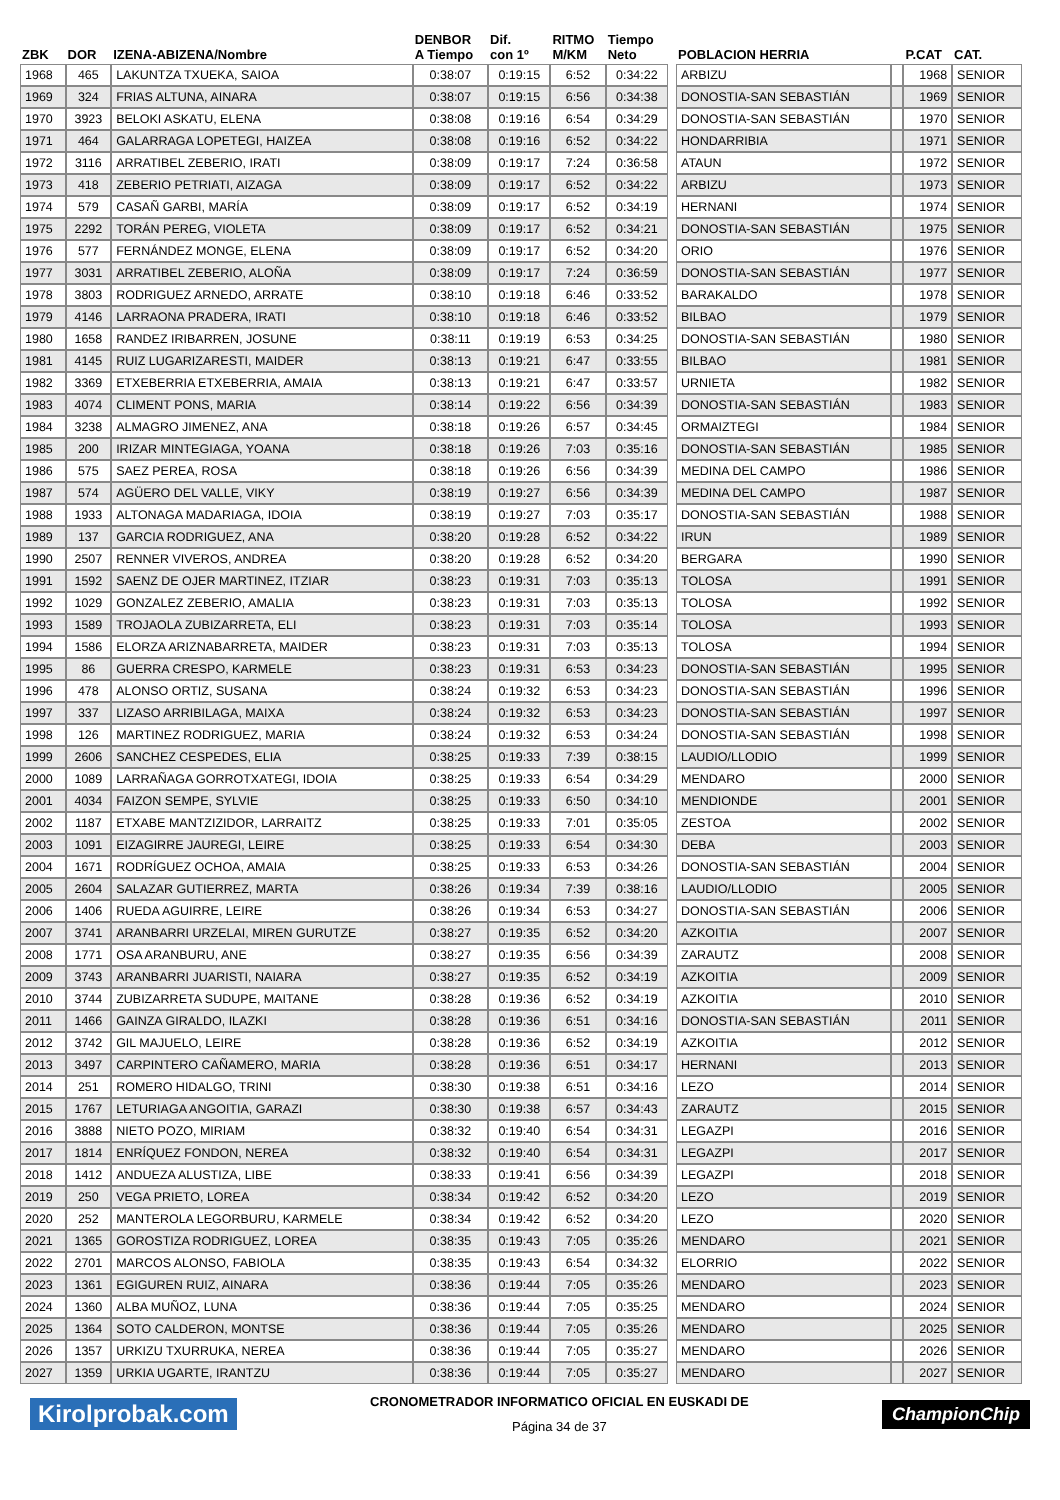| ZBK | DOR | IZENA-ABIZENA/Nombre | DENBOR A Tiempo | Dif. con 1º | RITMO M/KM | Tiempo Neto | | POBLACION HERRIA | | P.CAT | CAT. |
| --- | --- | --- | --- | --- | --- | --- | --- | --- | --- | --- | --- |
| 1968 | 465 | LAKUNTZA TXUEKA, SAIOA | 0:38:07 | 0:19:15 | 6:52 | 0:34:22 | | ARBIZU | | 1968 | SENIOR |
| 1969 | 324 | FRIAS ALTUNA, AINARA | 0:38:07 | 0:19:15 | 6:56 | 0:34:38 | | DONOSTIA-SAN SEBASTIÁN | | 1969 | SENIOR |
| 1970 | 3923 | BELOKI ASKATU, ELENA | 0:38:08 | 0:19:16 | 6:54 | 0:34:29 | | DONOSTIA-SAN SEBASTIÁN | | 1970 | SENIOR |
| 1971 | 464 | GALARRAGA LOPETEGI, HAIZEA | 0:38:08 | 0:19:16 | 6:52 | 0:34:22 | | HONDARRIBIA | | 1971 | SENIOR |
| 1972 | 3116 | ARRATIBEL ZEBERIO, IRATI | 0:38:09 | 0:19:17 | 7:24 | 0:36:58 | | ATAUN | | 1972 | SENIOR |
| 1973 | 418 | ZEBERIO PETRIATI, AIZAGA | 0:38:09 | 0:19:17 | 6:52 | 0:34:22 | | ARBIZU | | 1973 | SENIOR |
| 1974 | 579 | CASAÑ GARBI, MARÍA | 0:38:09 | 0:19:17 | 6:52 | 0:34:19 | | HERNANI | | 1974 | SENIOR |
| 1975 | 2292 | TORÁN PEREG, VIOLETA | 0:38:09 | 0:19:17 | 6:52 | 0:34:21 | | DONOSTIA-SAN SEBASTIÁN | | 1975 | SENIOR |
| 1976 | 577 | FERNÁNDEZ MONGE, ELENA | 0:38:09 | 0:19:17 | 6:52 | 0:34:20 | | ORIO | | 1976 | SENIOR |
| 1977 | 3031 | ARRATIBEL ZEBERIO, ALOÑA | 0:38:09 | 0:19:17 | 7:24 | 0:36:59 | | DONOSTIA-SAN SEBASTIÁN | | 1977 | SENIOR |
| 1978 | 3803 | RODRIGUEZ ARNEDO, ARRATE | 0:38:10 | 0:19:18 | 6:46 | 0:33:52 | | BARAKALDO | | 1978 | SENIOR |
| 1979 | 4146 | LARRAONA PRADERA, IRATI | 0:38:10 | 0:19:18 | 6:46 | 0:33:52 | | BILBAO | | 1979 | SENIOR |
| 1980 | 1658 | RANDEZ IRIBARREN, JOSUNE | 0:38:11 | 0:19:19 | 6:53 | 0:34:25 | | DONOSTIA-SAN SEBASTIÁN | | 1980 | SENIOR |
| 1981 | 4145 | RUIZ LUGARIZARESTI, MAIDER | 0:38:13 | 0:19:21 | 6:47 | 0:33:55 | | BILBAO | | 1981 | SENIOR |
| 1982 | 3369 | ETXEBERRIA ETXEBERRIA, AMAIA | 0:38:13 | 0:19:21 | 6:47 | 0:33:57 | | URNIETA | | 1982 | SENIOR |
| 1983 | 4074 | CLIMENT PONS, MARIA | 0:38:14 | 0:19:22 | 6:56 | 0:34:39 | | DONOSTIA-SAN SEBASTIÁN | | 1983 | SENIOR |
| 1984 | 3238 | ALMAGRO JIMENEZ, ANA | 0:38:18 | 0:19:26 | 6:57 | 0:34:45 | | ORMAIZTEGI | | 1984 | SENIOR |
| 1985 | 200 | IRIZAR MINTEGIAGA, YOANA | 0:38:18 | 0:19:26 | 7:03 | 0:35:16 | | DONOSTIA-SAN SEBASTIÁN | | 1985 | SENIOR |
| 1986 | 575 | SAEZ PEREA, ROSA | 0:38:18 | 0:19:26 | 6:56 | 0:34:39 | | MEDINA DEL CAMPO | | 1986 | SENIOR |
| 1987 | 574 | AGÜERO DEL VALLE, VIKY | 0:38:19 | 0:19:27 | 6:56 | 0:34:39 | | MEDINA DEL CAMPO | | 1987 | SENIOR |
| 1988 | 1933 | ALTONAGA MADARIAGA, IDOIA | 0:38:19 | 0:19:27 | 7:03 | 0:35:17 | | DONOSTIA-SAN SEBASTIÁN | | 1988 | SENIOR |
| 1989 | 137 | GARCIA RODRIGUEZ, ANA | 0:38:20 | 0:19:28 | 6:52 | 0:34:22 | | IRUN | | 1989 | SENIOR |
| 1990 | 2507 | RENNER VIVEROS, ANDREA | 0:38:20 | 0:19:28 | 6:52 | 0:34:20 | | BERGARA | | 1990 | SENIOR |
| 1991 | 1592 | SAENZ DE OJER MARTINEZ, ITZIAR | 0:38:23 | 0:19:31 | 7:03 | 0:35:13 | | TOLOSA | | 1991 | SENIOR |
| 1992 | 1029 | GONZALEZ ZEBERIO, AMALIA | 0:38:23 | 0:19:31 | 7:03 | 0:35:13 | | TOLOSA | | 1992 | SENIOR |
| 1993 | 1589 | TROJAOLA ZUBIZARRETA, ELI | 0:38:23 | 0:19:31 | 7:03 | 0:35:14 | | TOLOSA | | 1993 | SENIOR |
| 1994 | 1586 | ELORZA ARIZNABARRETA, MAIDER | 0:38:23 | 0:19:31 | 7:03 | 0:35:13 | | TOLOSA | | 1994 | SENIOR |
| 1995 | 86 | GUERRA CRESPO, KARMELE | 0:38:23 | 0:19:31 | 6:53 | 0:34:23 | | DONOSTIA-SAN SEBASTIÁN | | 1995 | SENIOR |
| 1996 | 478 | ALONSO ORTIZ, SUSANA | 0:38:24 | 0:19:32 | 6:53 | 0:34:23 | | DONOSTIA-SAN SEBASTIÁN | | 1996 | SENIOR |
| 1997 | 337 | LIZASO ARRIBILAGA, MAIXA | 0:38:24 | 0:19:32 | 6:53 | 0:34:23 | | DONOSTIA-SAN SEBASTIÁN | | 1997 | SENIOR |
| 1998 | 126 | MARTINEZ RODRIGUEZ, MARIA | 0:38:24 | 0:19:32 | 6:53 | 0:34:24 | | DONOSTIA-SAN SEBASTIÁN | | 1998 | SENIOR |
| 1999 | 2606 | SANCHEZ CESPEDES, ELIA | 0:38:25 | 0:19:33 | 7:39 | 0:38:15 | | LAUDIO/LLODIO | | 1999 | SENIOR |
| 2000 | 1089 | LARRAÑAGA GORROTXATEGI, IDOIA | 0:38:25 | 0:19:33 | 6:54 | 0:34:29 | | MENDARO | | 2000 | SENIOR |
| 2001 | 4034 | FAIZON SEMPE, SYLVIE | 0:38:25 | 0:19:33 | 6:50 | 0:34:10 | | MENDIONDE | | 2001 | SENIOR |
| 2002 | 1187 | ETXABE MANTZIZIDOR, LARRAITZ | 0:38:25 | 0:19:33 | 7:01 | 0:35:05 | | ZESTOA | | 2002 | SENIOR |
| 2003 | 1091 | EIZAGIRRE JAUREGI, LEIRE | 0:38:25 | 0:19:33 | 6:54 | 0:34:30 | | DEBA | | 2003 | SENIOR |
| 2004 | 1671 | RODRÍGUEZ OCHOA, AMAIA | 0:38:25 | 0:19:33 | 6:53 | 0:34:26 | | DONOSTIA-SAN SEBASTIÁN | | 2004 | SENIOR |
| 2005 | 2604 | SALAZAR GUTIERREZ, MARTA | 0:38:26 | 0:19:34 | 7:39 | 0:38:16 | | LAUDIO/LLODIO | | 2005 | SENIOR |
| 2006 | 1406 | RUEDA AGUIRRE, LEIRE | 0:38:26 | 0:19:34 | 6:53 | 0:34:27 | | DONOSTIA-SAN SEBASTIÁN | | 2006 | SENIOR |
| 2007 | 3741 | ARANBARRI URZELAI, MIREN GURUTZE | 0:38:27 | 0:19:35 | 6:52 | 0:34:20 | | AZKOITIA | | 2007 | SENIOR |
| 2008 | 1771 | OSA ARANBURU, ANE | 0:38:27 | 0:19:35 | 6:56 | 0:34:39 | | ZARAUTZ | | 2008 | SENIOR |
| 2009 | 3743 | ARANBARRI JUARISTI, NAIARA | 0:38:27 | 0:19:35 | 6:52 | 0:34:19 | | AZKOITIA | | 2009 | SENIOR |
| 2010 | 3744 | ZUBIZARRETA SUDUPE, MAITANE | 0:38:28 | 0:19:36 | 6:52 | 0:34:19 | | AZKOITIA | | 2010 | SENIOR |
| 2011 | 1466 | GAINZA GIRALDO, ILAZKI | 0:38:28 | 0:19:36 | 6:51 | 0:34:16 | | DONOSTIA-SAN SEBASTIÁN | | 2011 | SENIOR |
| 2012 | 3742 | GIL MAJUELO, LEIRE | 0:38:28 | 0:19:36 | 6:52 | 0:34:19 | | AZKOITIA | | 2012 | SENIOR |
| 2013 | 3497 | CARPINTERO CAÑAMERO, MARIA | 0:38:28 | 0:19:36 | 6:51 | 0:34:17 | | HERNANI | | 2013 | SENIOR |
| 2014 | 251 | ROMERO HIDALGO, TRINI | 0:38:30 | 0:19:38 | 6:51 | 0:34:16 | | LEZO | | 2014 | SENIOR |
| 2015 | 1767 | LETURIAGA ANGOITIA, GARAZI | 0:38:30 | 0:19:38 | 6:57 | 0:34:43 | | ZARAUTZ | | 2015 | SENIOR |
| 2016 | 3888 | NIETO POZO, MIRIAM | 0:38:32 | 0:19:40 | 6:54 | 0:34:31 | | LEGAZPI | | 2016 | SENIOR |
| 2017 | 1814 | ENRÍQUEZ FONDON, NEREA | 0:38:32 | 0:19:40 | 6:54 | 0:34:31 | | LEGAZPI | | 2017 | SENIOR |
| 2018 | 1412 | ANDUEZA ALUSTIZA, LIBE | 0:38:33 | 0:19:41 | 6:56 | 0:34:39 | | LEGAZPI | | 2018 | SENIOR |
| 2019 | 250 | VEGA PRIETO, LOREA | 0:38:34 | 0:19:42 | 6:52 | 0:34:20 | | LEZO | | 2019 | SENIOR |
| 2020 | 252 | MANTEROLA LEGORBURU, KARMELE | 0:38:34 | 0:19:42 | 6:52 | 0:34:20 | | LEZO | | 2020 | SENIOR |
| 2021 | 1365 | GOROSTIZA RODRIGUEZ, LOREA | 0:38:35 | 0:19:43 | 7:05 | 0:35:26 | | MENDARO | | 2021 | SENIOR |
| 2022 | 2701 | MARCOS ALONSO, FABIOLA | 0:38:35 | 0:19:43 | 6:54 | 0:34:32 | | ELORRIO | | 2022 | SENIOR |
| 2023 | 1361 | EGIGUREN RUIZ, AINARA | 0:38:36 | 0:19:44 | 7:05 | 0:35:26 | | MENDARO | | 2023 | SENIOR |
| 2024 | 1360 | ALBA MUÑOZ, LUNA | 0:38:36 | 0:19:44 | 7:05 | 0:35:25 | | MENDARO | | 2024 | SENIOR |
| 2025 | 1364 | SOTO CALDERON, MONTSE | 0:38:36 | 0:19:44 | 7:05 | 0:35:26 | | MENDARO | | 2025 | SENIOR |
| 2026 | 1357 | URKIZU TXURRUKA, NEREA | 0:38:36 | 0:19:44 | 7:05 | 0:35:27 | | MENDARO | | 2026 | SENIOR |
| 2027 | 1359 | URKIA UGARTE, IRANTZU | 0:38:36 | 0:19:44 | 7:05 | 0:35:27 | | MENDARO | | 2027 | SENIOR |
Kirolprobak.com
CRONOMETRADOR INFORMATICO OFICIAL EN EUSKADI DE
Página 34 de 37
ChampionChip